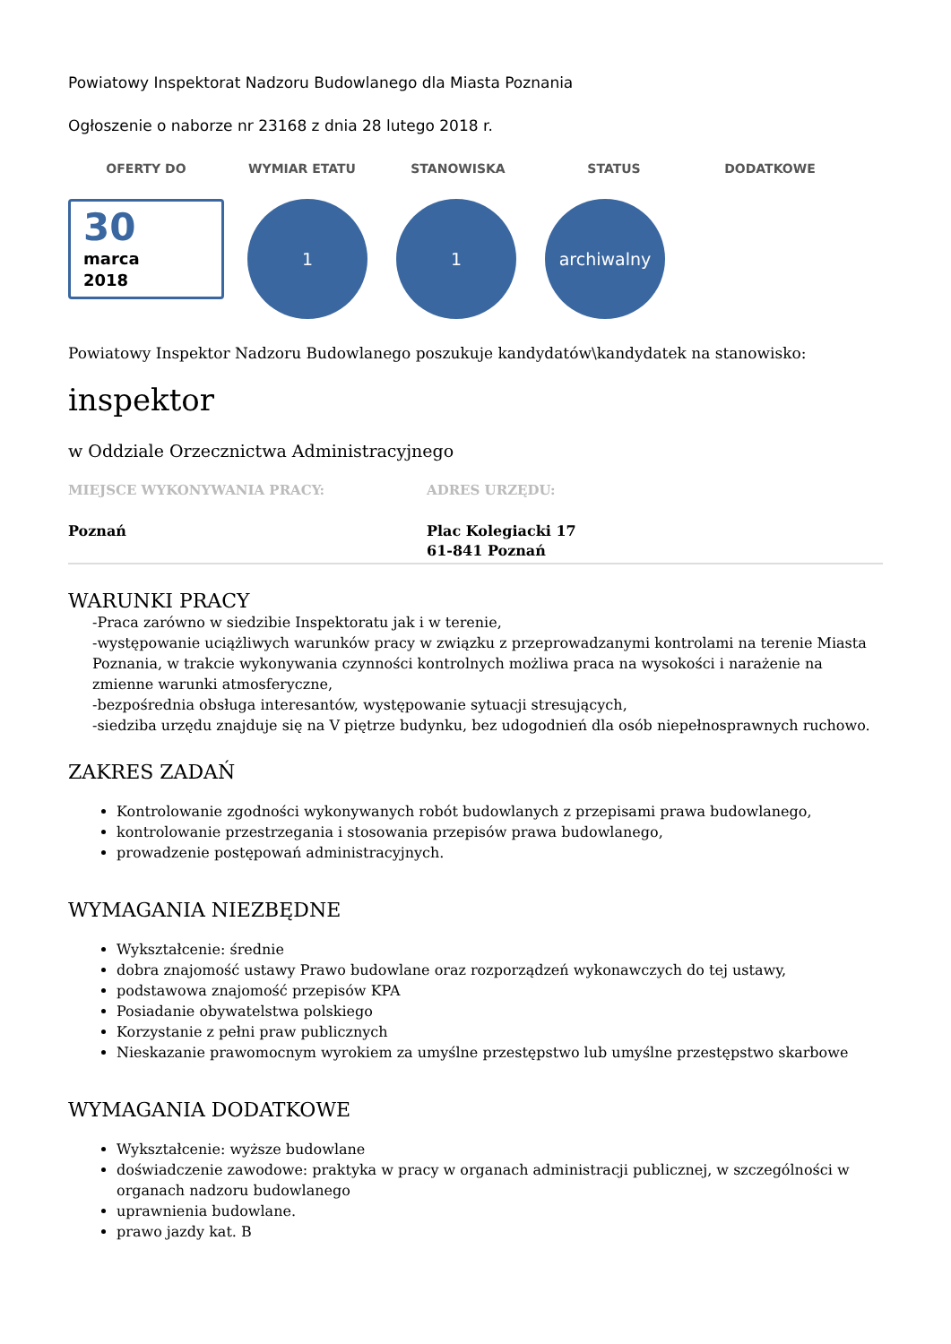Powiatowy Inspektorat Nadzoru Budowlanego dla Miasta Poznania
Ogłoszenie o naborze nr 23168 z dnia 28 lutego 2018 r.
OFERTY DO WYMIAR ETATU STANOWISKA STATUS DODATKOWE
30
marca
2018
1 1 archiwalny
Powiatowy Inspektor Nadzoru Budowlanego poszukuje kandydatów\kandydatek na stanowisko:
inspektor
w Oddziale Orzecznictwa Administracyjnego
MIEJSCE WYKONYWANIA PRACY:
Poznań
ADRES URZĘDU:
Plac Kolegiacki 17
61-841 Poznań
WARUNKI PRACY
-Praca zarówno w siedzibie Inspektoratu jak i w terenie,
-występowanie uciążliwych warunków pracy w związku z przeprowadzanymi kontrolami na terenie Miasta Poznania, w trakcie wykonywania czynności kontrolnych możliwa praca na wysokości i narażenie na zmienne warunki atmosferyczne,
-bezpośrednia obsługa interesantów, występowanie sytuacji stresujących,
-siedziba urzędu znajduje się na V piętrze budynku, bez udogodnień dla osób niepełnosprawnych ruchowo.
ZAKRES ZADAŃ
Kontrolowanie zgodności wykonywanych robót budowlanych z przepisami prawa budowlanego,
kontrolowanie przestrzegania i stosowania przepisów prawa budowlanego,
prowadzenie postępowań administracyjnych.
WYMAGANIA NIEZBĘDNE
Wykształcenie: średnie
dobra znajomość ustawy Prawo budowlane oraz rozporządzeń wykonawczych do tej ustawy,
podstawowa znajomość przepisów KPA
Posiadanie obywatelstwa polskiego
Korzystanie z pełni praw publicznych
Nieskazanie prawomocnym wyrokiem za umyślne przestępstwo lub umyślne przestępstwo skarbowe
WYMAGANIA DODATKOWE
Wykształcenie: wyższe budowlane
doświadczenie zawodowe: praktyka w pracy w organach administracji publicznej, w szczególności w organach nadzoru budowlanego
uprawnienia budowlane.
prawo jazdy kat. B